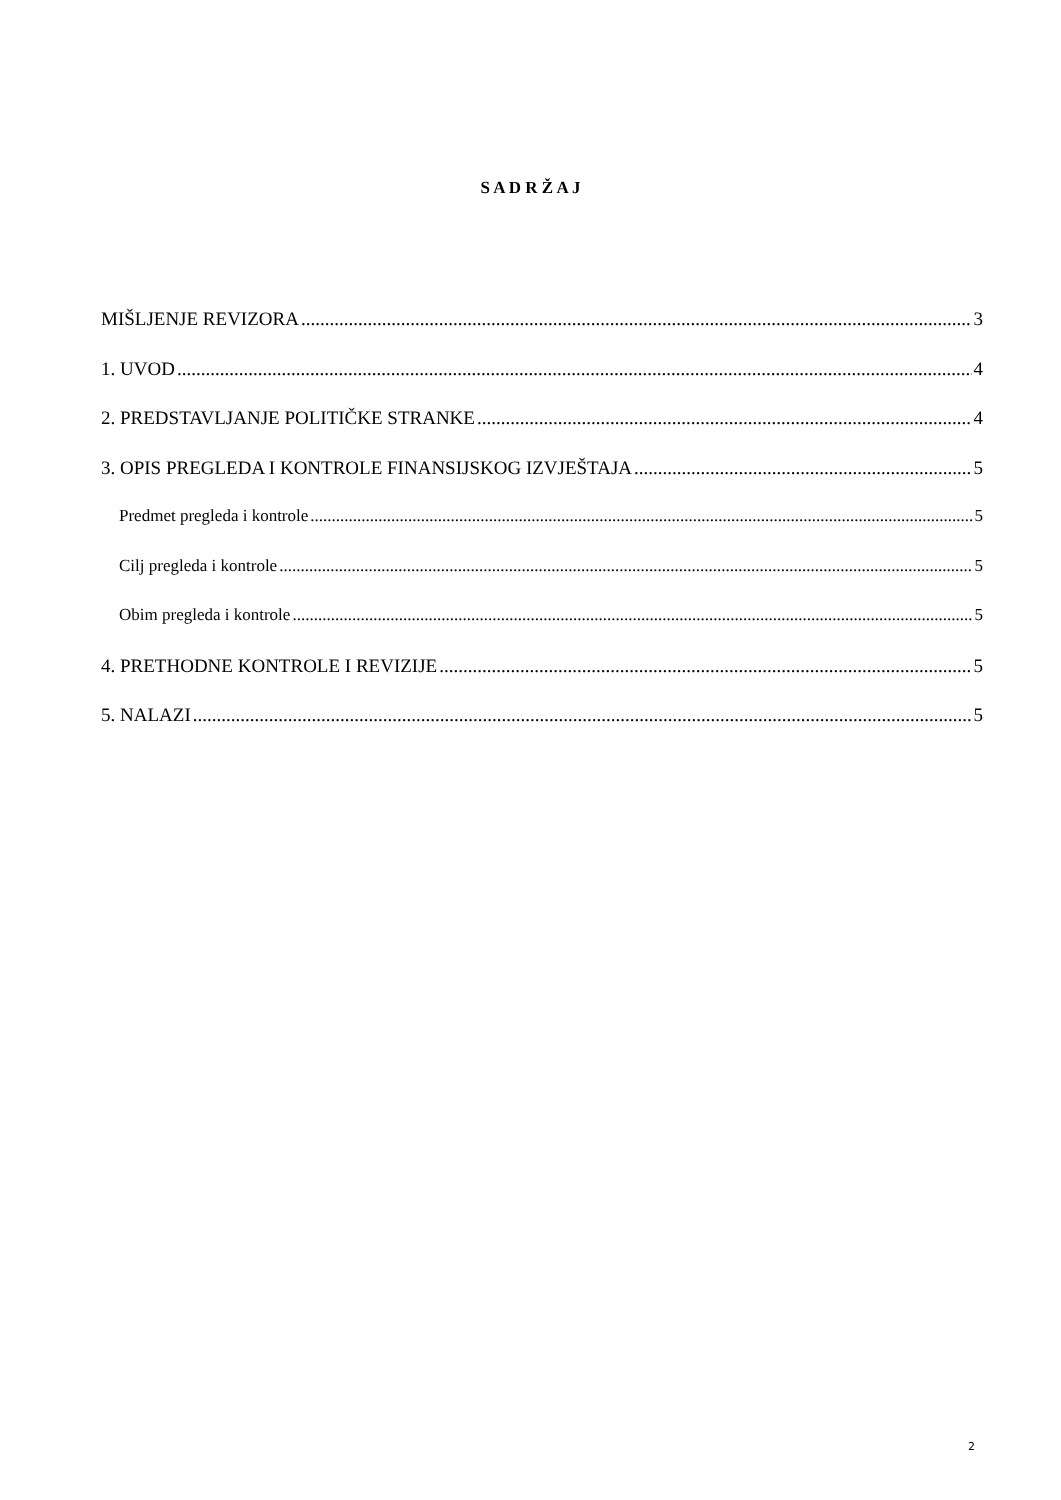S A D R Ž A J
MIŠLJENJE REVIZORA 3
1. UVOD 4
2. PREDSTAVLJANJE POLITIČKE STRANKE 4
3. OPIS PREGLEDA I KONTROLE FINANSIJSKOG IZVJEŠTAJA 5
Predmet pregleda i kontrole 5
Cilj pregleda i kontrole 5
Obim pregleda i kontrole 5
4. PRETHODNE KONTROLE I REVIZIJE 5
5. NALAZI 5
2